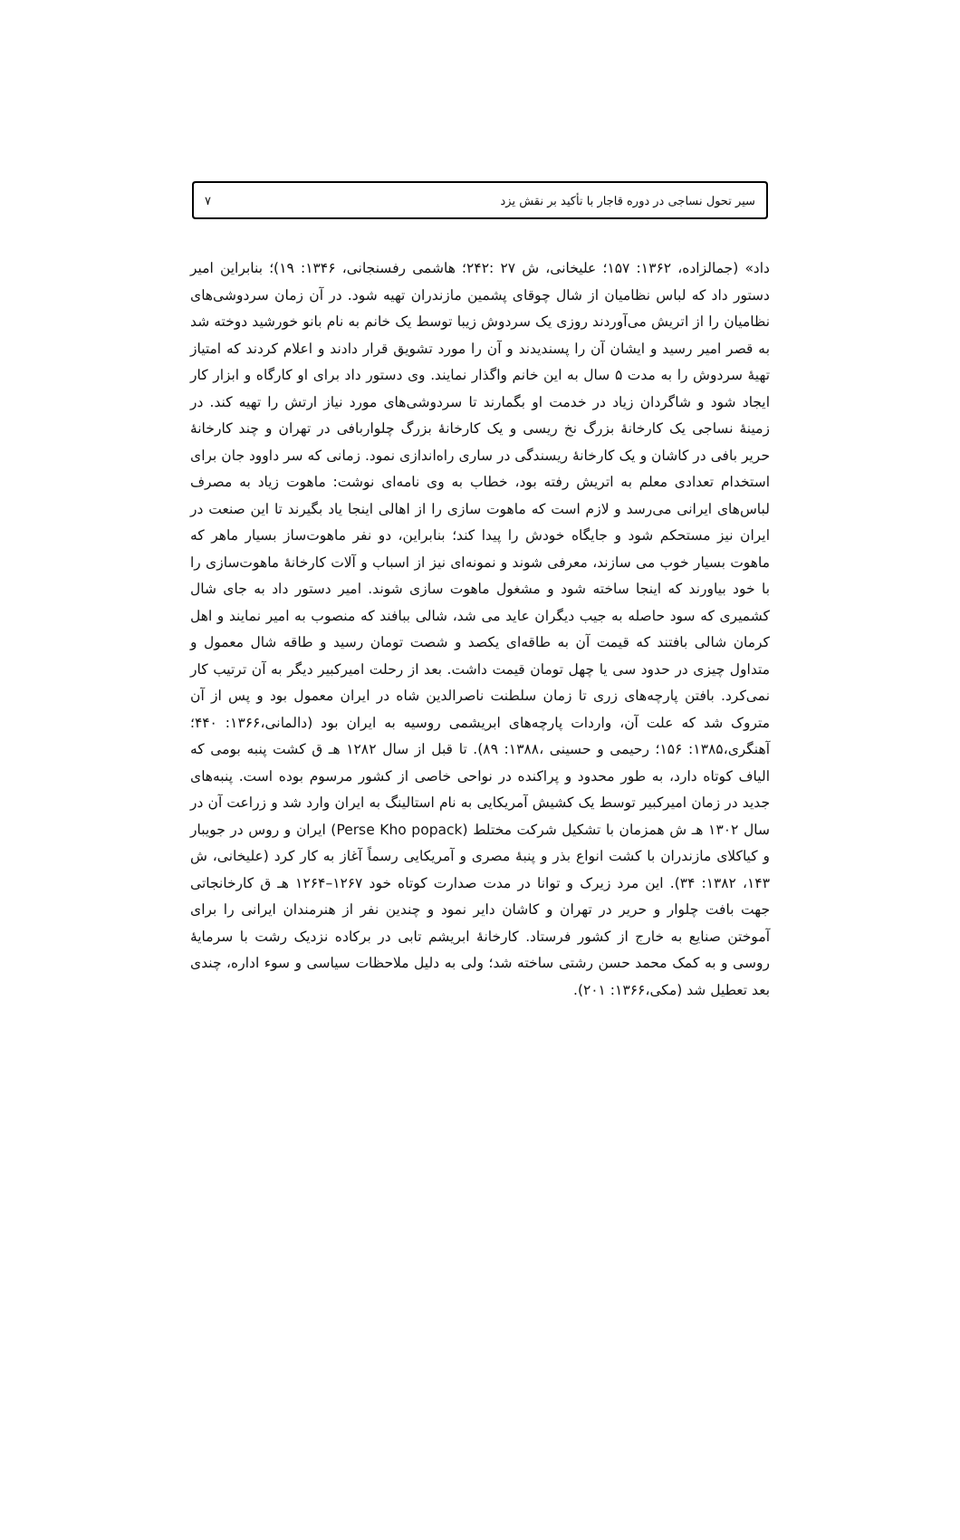سیر تحول نساجی در دوره قاجار با تأکید بر نقش یزد ۷
داد» (جمالزاده، ۱۳۶۲: ۱۵۷؛ علیخانی، ش ۲۷ :۲۴۲؛ هاشمی رفسنجانی، ۱۳۴۶: ۱۹)؛ بنابراین امیر دستور داد که لباس نظامیان از شال چوقای پشمین مازندران تهیه شود. در آن زمان سردوشی‌های نظامیان را از اتریش می‌آوردند روزی یک سردوش زیبا توسط یک خانم به نام بانو خورشید دوخته شد به قصر امیر رسید و ایشان آن را پسندیدند و آن را مورد تشویق قرار دادند و اعلام کردند که امتیاز تهیهٔ سردوش را به مدت ۵ سال به این خانم واگذار نمایند. وی دستور داد برای او کارگاه و ابزار کار ایجاد شود و شاگردان زیاد در خدمت او بگمارند تا سردوشی‌های مورد نیاز ارتش را تهیه کند. در زمینهٔ نساجی یک کارخانهٔ بزرگ نخ ریسی و یک کارخانهٔ بزرگ چلواربافی در تهران و چند کارخانهٔ حریر بافی در کاشان و یک کارخانهٔ ریسندگی در ساری راه‌اندازی نمود. زمانی که سر داوود جان برای استخدام تعدادی معلم به اتریش رفته بود، خطاب به وی نامه‌ای نوشت: ماهوت زیاد به مصرف لباس‌های ایرانی می‌رسد و لازم است که ماهوت سازی را از اهالی اینجا یاد بگیرند تا این صنعت در ایران نیز مستحکم شود و جایگاه خودش را پیدا کند؛ بنابراین، دو نفر ماهوت‌ساز بسیار ماهر که ماهوت بسیار خوب می سازند، معرفی شوند و نمونه‌ای نیز از اسباب و آلات کارخانهٔ ماهوت‌سازی را با خود بیاورند که اینجا ساخته شود و مشغول ماهوت سازی شوند. امیر دستور داد به جای شال کشمیری که سود حاصله به جیب دیگران عاید می شد، شالی ببافند که منصوب به امیر نمایند و اهل کرمان شالی بافتند که قیمت آن به طاقه‌ای یکصد و شصت تومان رسید و طاقه شال معمول و متداول چیزی در حدود سی یا چهل تومان قیمت داشت. بعد از رحلت امیرکبیر دیگر به آن ترتیب کار نمی‌کرد. بافتن پارچه‌های زری تا زمان سلطنت ناصرالدین شاه در ایران معمول بود و پس از آن متروک شد که علت آن، واردات پارچه‌های ابریشمی روسیه به ایران بود (دالمانی،۱۳۶۶: ۴۴۰؛ آهنگری،۱۳۸۵: ۱۵۶؛ رحیمی و حسینی ،۱۳۸۸: ۸۹). تا قبل از سال ۱۲۸۲ هـ ق کشت پنبه بومی که الیاف کوتاه دارد، به طور محدود و پراکنده در نواحی خاصی از کشور مرسوم بوده است. پنبه‌های جدید در زمان امیرکبیر توسط یک کشیش آمریکایی به نام استالینگ به ایران وارد شد و زراعت آن در سال ۱۳۰۲ هـ ش همزمان با تشکیل شرکت مختلط (Perse Kho popack) ایران و روس در جویبار و کیاکلای مازندران با کشت انواع بذر و پنبهٔ مصری و آمریکایی رسماً آغاز به کار کرد (علیخانی، ش ۱۴۳، ۱۳۸۲: ۳۴). این مرد زیرک و توانا در مدت صدارت کوتاه خود ۱۲۶۷–۱۲۶۴ هـ ق کارخانجاتی جهت بافت چلوار و حریر در تهران و کاشان دایر نمود و چندین نفر از هنرمندان ایرانی را برای آموختن صنایع به خارج از کشور فرستاد. کارخانهٔ ابریشم تابی در برکاده نزدیک رشت با سرمایهٔ روسی و به کمک محمد حسن رشتی ساخته شد؛ ولی به دلیل ملاحظات سیاسی و سوء اداره، چندی بعد تعطیل شد (مکی،۱۳۶۶: ۲۰۱).